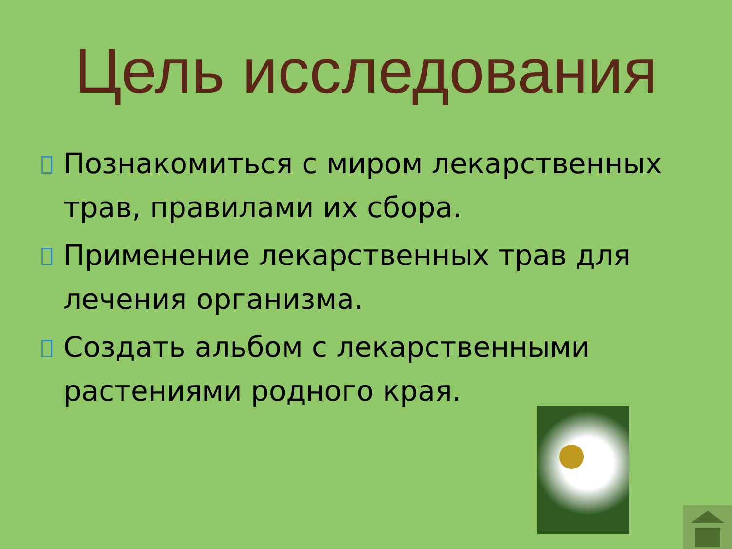Цель исследования
Познакомиться с миром лекарственных трав, правилами их сбора.
Применение лекарственных трав для лечения организма.
Создать альбом с лекарственными растениями родного края.